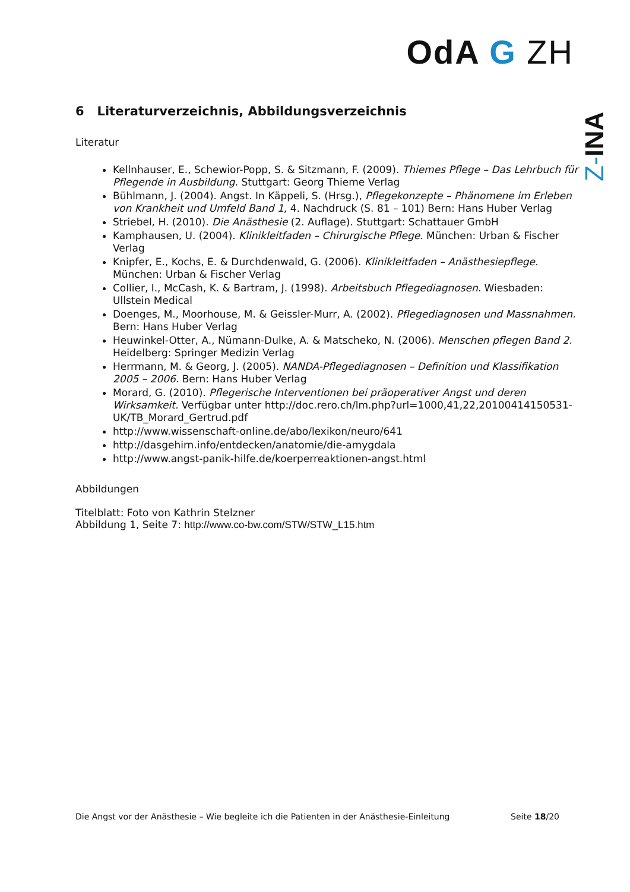OdA G ZH
Z-INA
6 Literaturverzeichnis, Abbildungsverzeichnis
Literatur
Kellnhauser, E., Schewior-Popp, S. & Sitzmann, F. (2009). Thiemes Pflege – Das Lehrbuch für Pflegende in Ausbildung. Stuttgart: Georg Thieme Verlag
Bühlmann, J. (2004). Angst. In Käppeli, S. (Hrsg.), Pflegekonzepte – Phänomene im Erleben von Krankheit und Umfeld Band 1, 4. Nachdruck (S. 81 – 101) Bern: Hans Huber Verlag
Striebel, H. (2010). Die Anästhesie (2. Auflage). Stuttgart: Schattauer GmbH
Kamphausen, U. (2004). Klinikleitfaden – Chirurgische Pflege. München: Urban & Fischer Verlag
Knipfer, E., Kochs, E. & Durchdenwald, G. (2006). Klinikleitfaden – Anästhesiepflege. München: Urban & Fischer Verlag
Collier, I., McCash, K. & Bartram, J. (1998). Arbeitsbuch Pflegediagnosen. Wiesbaden: Ullstein Medical
Doenges, M., Moorhouse, M. & Geissler-Murr, A. (2002). Pflegediagnosen und Massnahmen. Bern: Hans Huber Verlag
Heuwinkel-Otter, A., Nümann-Dulke, A. & Matscheko, N. (2006). Menschen pflegen Band 2. Heidelberg: Springer Medizin Verlag
Herrmann, M. & Georg, J. (2005). NANDA-Pflegediagnosen – Definition und Klassifikation 2005 – 2006. Bern: Hans Huber Verlag
Morard, G. (2010). Pflegerische Interventionen bei präoperativer Angst und deren Wirksamkeit. Verfügbar unter http://doc.rero.ch/lm.php?url=1000,41,22,20100414150531-UK/TB_Morard_Gertrud.pdf
http://www.wissenschaft-online.de/abo/lexikon/neuro/641
http://dasgehirn.info/entdecken/anatomie/die-amygdala
http://www.angst-panik-hilfe.de/koerperreaktionen-angst.html
Abbildungen
Titelblatt: Foto von Kathrin Stelzner
Abbildung 1, Seite 7: http://www.co-bw.com/STW/STW_L15.htm
Die Angst vor der Anästhesie – Wie begleite ich die Patienten in der Anästhesie-Einleitung Seite 18/20